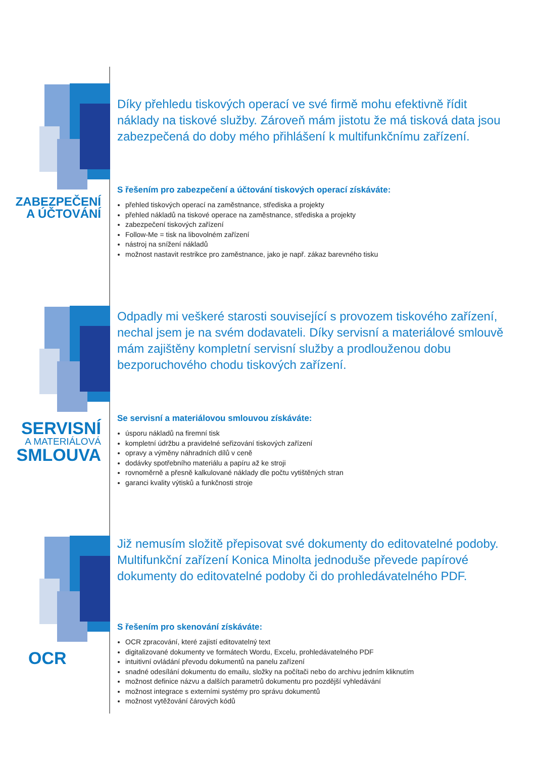ZABEZPEČENÍ
A ÚČTOVÁNÍ
Díky přehledu tiskových operací ve své firmě mohu efektivně řídit náklady na tiskové služby. Zároveň mám jistotu že má tisková data jsou zabezpečená do doby mého přihlášení k multifunkčnímu zařízení.
S řešením pro zabezpečení a účtování tiskových operací získáváte:
přehled tiskových operací na zaměstnance, střediska a projekty
přehled nákladů na tiskové operace na zaměstnance, střediska a projekty
zabezpečení tiskových zařízení
Follow-Me = tisk na libovolném zařízení
nástroj na snížení nákladů
možnost nastavit restrikce pro zaměstnance, jako je např. zákaz barevného tisku
SERVISNÍ
A MATERIÁLOVÁ
SMLOUVA
Odpadly mi veškeré starosti související s provozem tiskového zařízení, nechal jsem je na svém dodavateli. Díky servisní a materiálové smlouvě mám zajištěny kompletní servisní služby a prodlouženou dobu bezporuchového chodu tiskových zařízení.
Se servisní a materiálovou smlouvou získáváte:
úsporu nákladů na firemní tisk
kompletní údržbu a pravidelné seřizování tiskových zařízení
opravy a výměny náhradních dílů v ceně
dodávky spotřebního materiálu a papíru až ke stroji
rovnoměrně a přesně kalkulované náklady dle počtu vytištěných stran
garanci kvality výtisků a funkčnosti stroje
OCR
Již nemusím složitě přepisovat své dokumenty do editovatelné podoby. Multifunkční zařízení Konica Minolta jednoduše převede papírové dokumenty do editovatelné podoby či do prohledávatelného PDF.
S řešením pro skenování získáváte:
OCR zpracování, které zajistí editovatelný text
digitalizované dokumenty ve formátech Wordu, Excelu, prohledávatelného PDF
intuitivní ovládání převodu dokumentů na panelu zařízení
snadné odesílání dokumentu do emailu, složky na počítači nebo do archivu jedním kliknutím
možnost definice názvu a dalších parametrů dokumentu pro pozdější vyhledávání
možnost integrace s externími systémy pro správu dokumentů
možnost vytěžování čárových kódů